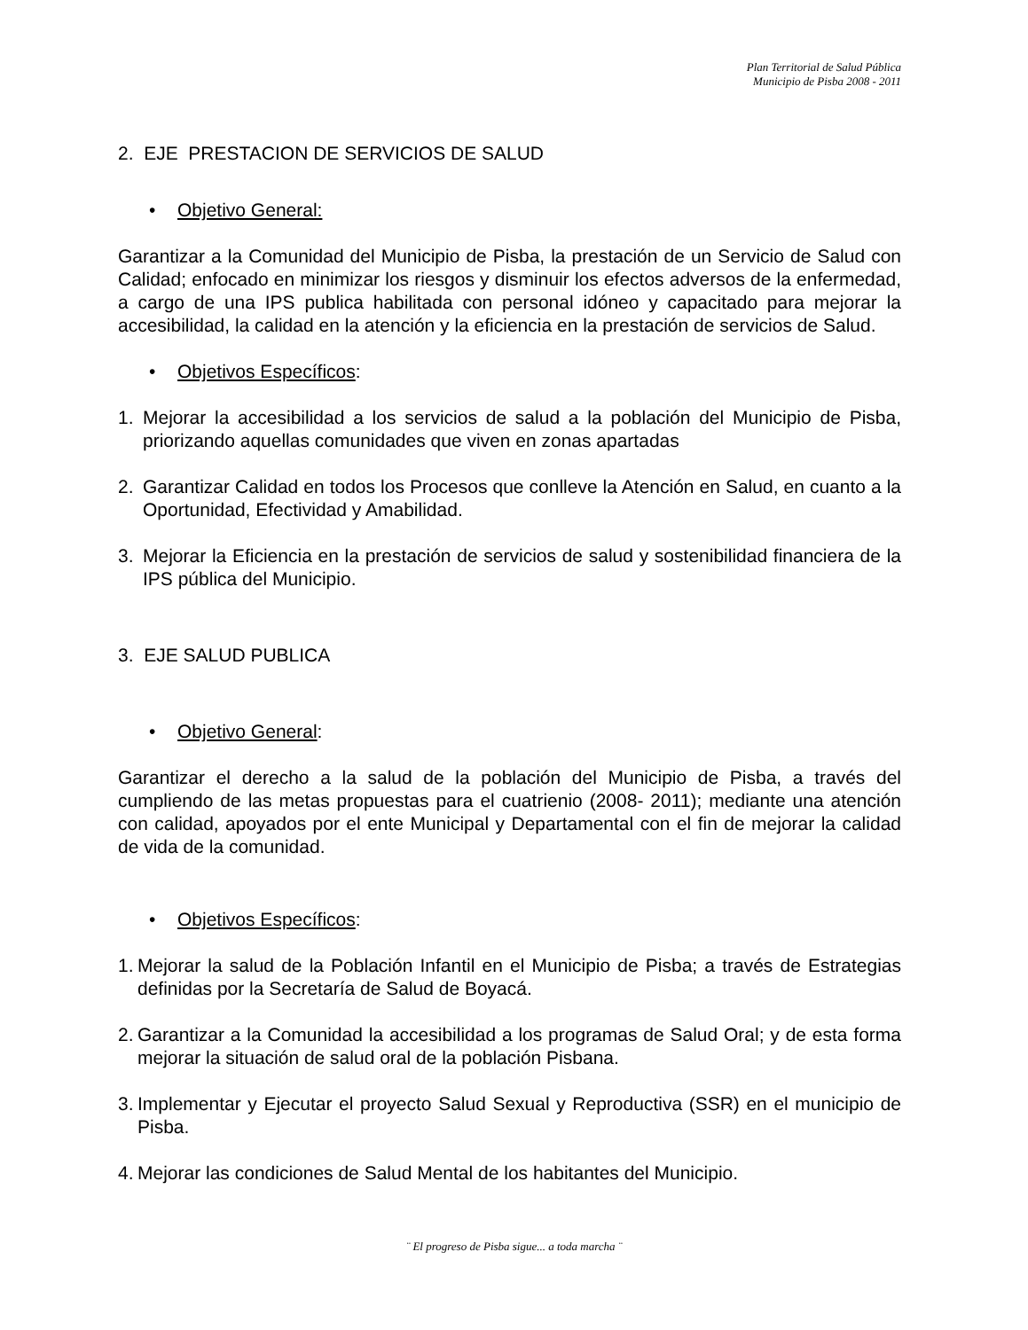Plan Territorial de Salud Pública
Municipio de Pisba 2008 - 2011
2. EJE PRESTACION DE SERVICIOS DE SALUD
• Objetivo General:
Garantizar a la Comunidad del Municipio de Pisba, la prestación de un Servicio de Salud con Calidad; enfocado en minimizar los riesgos y disminuir los efectos adversos de la enfermedad, a cargo de una IPS publica habilitada con personal idóneo y capacitado para mejorar la accesibilidad, la calidad en la atención y la eficiencia en la prestación de servicios de Salud.
• Objetivos Específicos:
1. Mejorar la accesibilidad a los servicios de salud a la población del Municipio de Pisba, priorizando aquellas comunidades que viven en zonas apartadas
2. Garantizar Calidad en todos los Procesos que conlleve la Atención en Salud, en cuanto a la Oportunidad, Efectividad y Amabilidad.
3. Mejorar la Eficiencia en la prestación de servicios de salud y sostenibilidad financiera de la IPS pública del Municipio.
3. EJE SALUD PUBLICA
• Objetivo General:
Garantizar el derecho a la salud de la población del Municipio de Pisba, a través del cumpliendo de las metas propuestas para el cuatrienio (2008- 2011); mediante una atención con calidad, apoyados por el ente Municipal y Departamental con el fin de mejorar la calidad de vida de la comunidad.
• Objetivos Específicos:
1.
Mejorar la salud de la Población Infantil en el Municipio de Pisba; a través de Estrategias definidas por la Secretaría de Salud de Boyacá.
2.
Garantizar a la Comunidad la accesibilidad a los programas de Salud Oral; y de esta forma mejorar la situación de salud oral de la población Pisbana.
3.
Implementar y Ejecutar el proyecto Salud Sexual y Reproductiva (SSR) en el municipio de Pisba.
4.
Mejorar las condiciones de Salud Mental de los habitantes del Municipio.
¨ El progreso de Pisba sigue... a toda marcha ¨